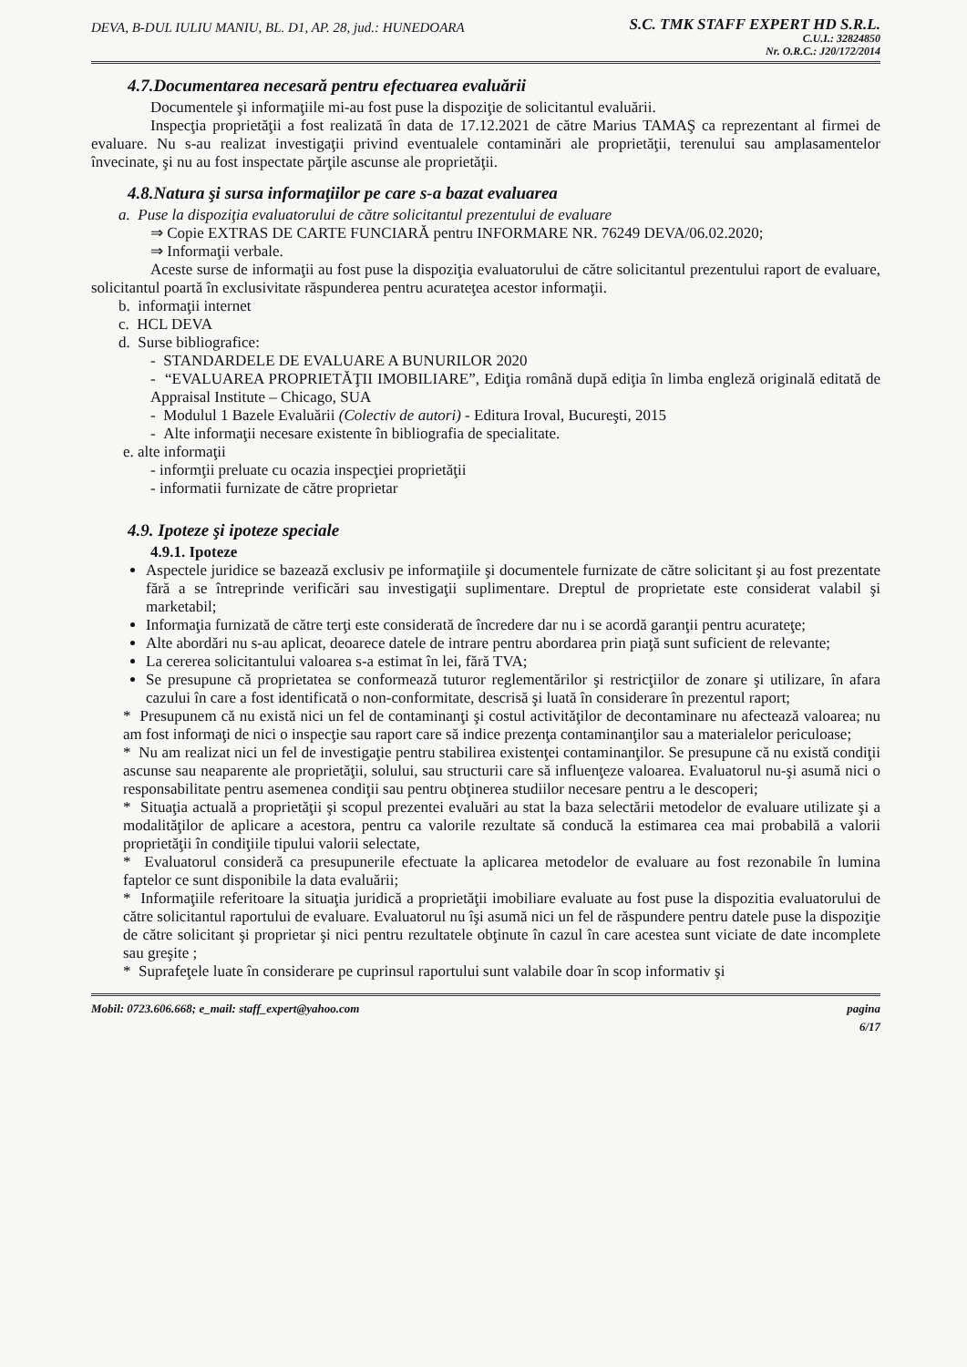DEVA, B-DUL IULIU MANIU, BL. D1, AP. 28, jud.: HUNEDOARA
S.C. TMK STAFF EXPERT HD S.R.L.
C.U.I.: 32824850
Nr. O.R.C.: J20/172/2014
4.7.Documentarea necesară pentru efectuarea evaluării
Documentele şi informaţiile mi-au fost puse la dispoziţie de solicitantul evaluării.
Inspecţia proprietăţii a fost realizată în data de 17.12.2021 de către Marius TAMAŞ ca reprezentant al firmei de evaluare. Nu s-au realizat investigaţii privind eventualele contaminări ale proprietăţii, terenului sau amplasamentelor învecinate, şi nu au fost inspectate părţile ascunse ale proprietăţii.
4.8.Natura şi sursa informaţiilor pe care s-a bazat evaluarea
a. Puse la dispoziţia evaluatorului de către solicitantul prezentului de evaluare
⇒ Copie EXTRAS DE CARTE FUNCIARĂ pentru INFORMARE NR. 76249 DEVA/06.02.2020;
⇒ Informaţii verbale.
Aceste surse de informaţii au fost puse la dispoziţia evaluatorului de către solicitantul prezentului raport de evaluare, solicitantul poartă în exclusivitate răspunderea pentru acurateţea acestor informaţii.
b. informaţii internet
c. HCL DEVA
d. Surse bibliografice:
- STANDARDELE DE EVALUARE A BUNURILOR 2020
- “EVALUAREA PROPRIETĂŢII IMOBILIARE”, Ediţia română după ediţia în limba engleză originală editată de Appraisal Institute – Chicago, SUA
- Modulul 1 Bazele Evaluării (Colectiv de autori) - Editura Iroval, Bucureşti, 2015
- Alte informaţii necesare existente în bibliografia de specialitate.
e. alte informaţii
- informţii preluate cu ocazia inspecţiei proprietăţii
- informatii furnizate de către proprietar
4.9. Ipoteze şi ipoteze speciale
4.9.1. Ipoteze
Aspectele juridice se bazează exclusiv pe informaţiile şi documentele furnizate de către solicitant şi au fost prezentate fără a se întreprinde verificări sau investigaţii suplimentare. Dreptul de proprietate este considerat valabil şi marketabil;
Informaţia furnizată de către terţi este considerată de încredere dar nu i se acordă garanţii pentru acurateţe;
Alte abordări nu s-au aplicat, deoarece datele de intrare pentru abordarea prin piaţă sunt suficient de relevante;
La cererea solicitantului valoarea s-a estimat în lei, fără TVA;
Se presupune că proprietatea se conformează tuturor reglementărilor şi restricţiilor de zonare şi utilizare, în afara cazului în care a fost identificată o non-conformitate, descrisă şi luată în considerare în prezentul raport;
* Presupunem că nu există nici un fel de contaminanţi şi costul activităţilor de decontaminare nu afectează valoarea; nu am fost informaţi de nici o inspecţie sau raport care să indice prezenţa contaminanţilor sau a materialelor periculoase;
* Nu am realizat nici un fel de investigaţie pentru stabilirea existenţei contaminanţilor. Se presupune că nu există condiţii ascunse sau neaparente ale proprietăţii, solului, sau structurii care să influenţeze valoarea. Evaluatorul nu-şi asumă nici o responsabilitate pentru asemenea condiţii sau pentru obţinerea studiilor necesare pentru a le descoperi;
* Situaţia actuală a proprietăţii şi scopul prezentei evaluări au stat la baza selectării metodelor de evaluare utilizate şi a modalităţilor de aplicare a acestora, pentru ca valorile rezultate să conducă la estimarea cea mai probabilă a valorii proprietăţii în condiţiile tipului valorii selectate,
* Evaluatorul consideră ca presupunerile efectuate la aplicarea metodelor de evaluare au fost rezonabile în lumina faptelor ce sunt disponibile la data evaluării;
* Informaţiile referitoare la situaţia juridică a proprietăţii imobiliare evaluate au fost puse la dispozitia evaluatorului de către solicitantul raportului de evaluare. Evaluatorul nu îşi asumă nici un fel de răspundere pentru datele puse la dispoziţie de către solicitant şi proprietar şi nici pentru rezultatele obţinute în cazul în care acestea sunt viciate de date incomplete sau greşite ;
* Suprafeţele luate în considerare pe cuprinsul raportului sunt valabile doar în scop informativ şi
Mobil: 0723.606.668; e_mail: staff_expert@yahoo.com
pagina
6/17